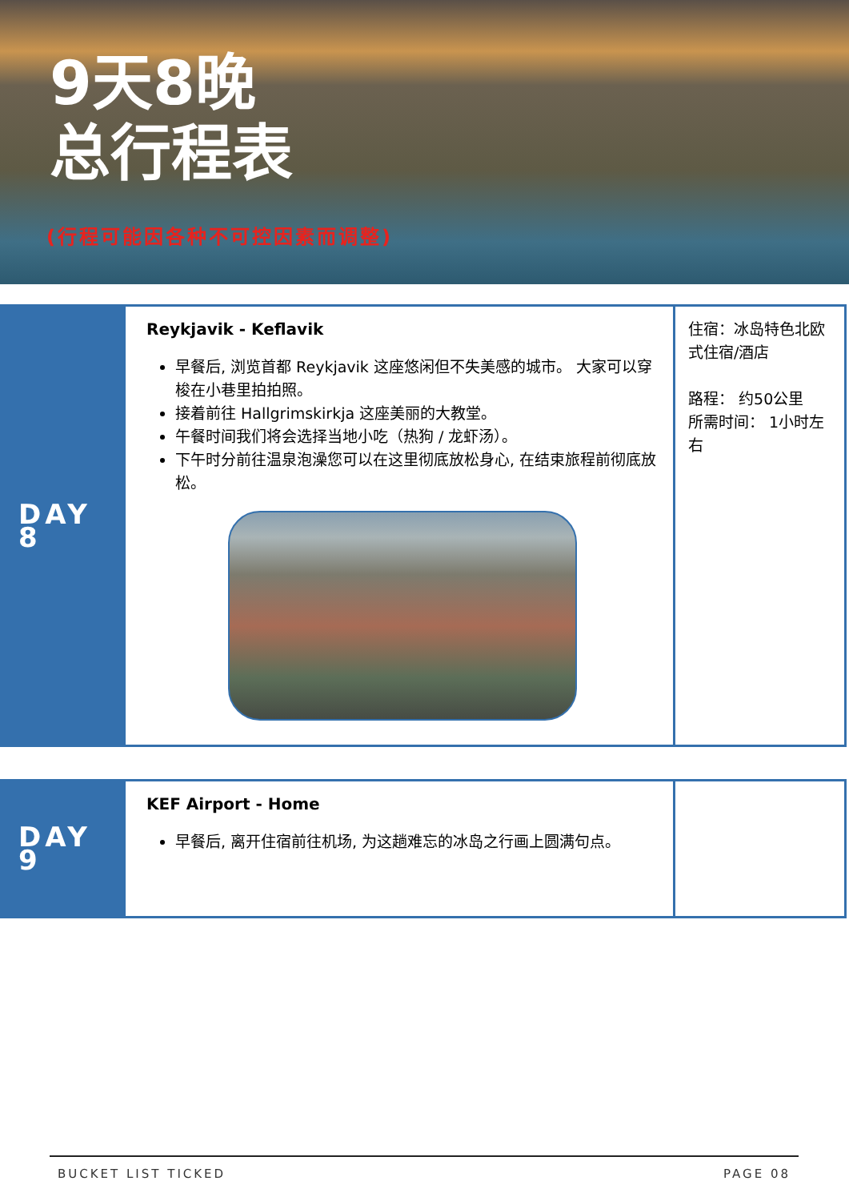9天8晚
总行程表
(行程可能因各种不可控因素而调整)
| DAY 8 | Reykjavik - Keflavik 早餐后, 浏览首都 Reykjavik 这座悠闲但不失美感的城市。 大家可以穿梭在小巷里拍拍照。 接着前往 Hallgrimskirkja 这座美丽的大教堂。 午餐时间我们将会选择当地小吃（热狗 / 龙虾汤）。 下午时分前往温泉泡澡您可以在这里彻底放松身心, 在结束旅程前彻底放松。 | 住宿：冰岛特色北欧式住宿/酒店 路程： 约50公里 所需时间： 1小时左右 |
| DAY 9 | KEF Airport - Home 早餐后, 离开住宿前往机场, 为这趟难忘的冰岛之行画上圆满句点。 | |
BUCKET LIST TICKED PAGE 08